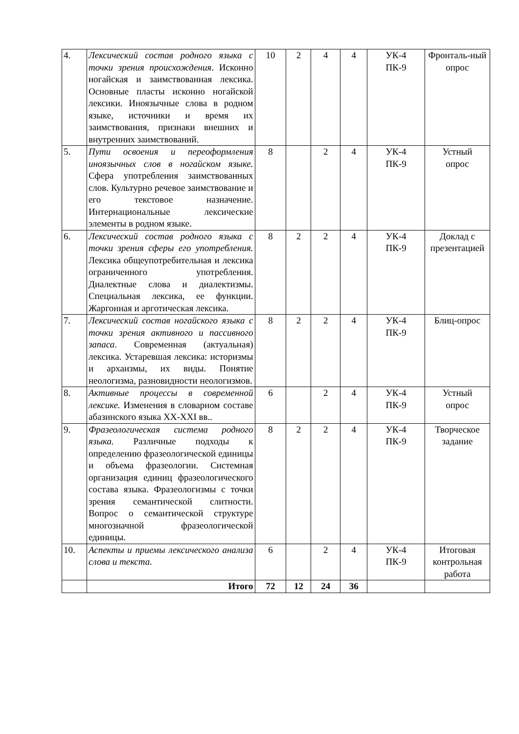| 4. | Лексический состав родного языка с точки зрения происхождения . Исконно ногайская и заимствованная лексика. Основные пласты исконно ногайской лексики. Иноязычные слова в родном языке, источники и время их заимствования, признаки внешних и внутренних заимствований. | 10 | 2 | 4 | 4 | УК-4 ПК-9 | Фронталь-ный опрос |
| 5. | Пути освоения и переоформления иноязычных слов в ногайском языке. Сфера употребления заимствованных слов. Культурно речевое заимствование и его текстовое назначение. Интернациональные лексические элементы в родном языке. | 8 | | 2 | 4 | УК-4 ПК-9 | Устный опрос |
| 6. | Лексический состав родного языка с точки зрения сферы его употребления. Лексика общеупотребительная и лексика ограниченного употребления. Диалектные слова и диалектизмы. Специальная лексика, ее функции. Жаргонная и арготическая лексика. | 8 | 2 | 2 | 4 | УК-4 ПК-9 | Доклад с презентацией |
| 7. | Лексический состав ногайского языка с точки зрения активного и пассивного запаса . Современная (актуальная) лексика. Устаревшая лексика: историзмы и архаизмы, их виды. Понятие неологизма, разновидности неологизмов. | 8 | 2 | 2 | 4 | УК-4 ПК-9 | Блиц-опрос |
| 8. | Активные процессы в современной лексике. Изменения в словарном составе абазинского языка XX-XXI вв.. | 6 | | 2 | 4 | УК-4 ПК-9 | Устный опрос |
| 9. | Фразеологическая система родного языка. Различные подходы к определению фразеологической единицы и объема фразеологии. Системная организация единиц фразеологического состава языка. Фразеологизмы с точки зрения семантической слитности. Вопрос о семантической структуре многозначной фразеологической единицы. | 8 | 2 | 2 | 4 | УК-4 ПК-9 | Творческое задание |
| 10. | Аспекты и приемы лексического анализа слова и текста. | 6 | | 2 | 4 | УК-4 ПК-9 | Итоговая контрольная работа |
| | Итого | 72 | 12 | 24 | 36 | | |